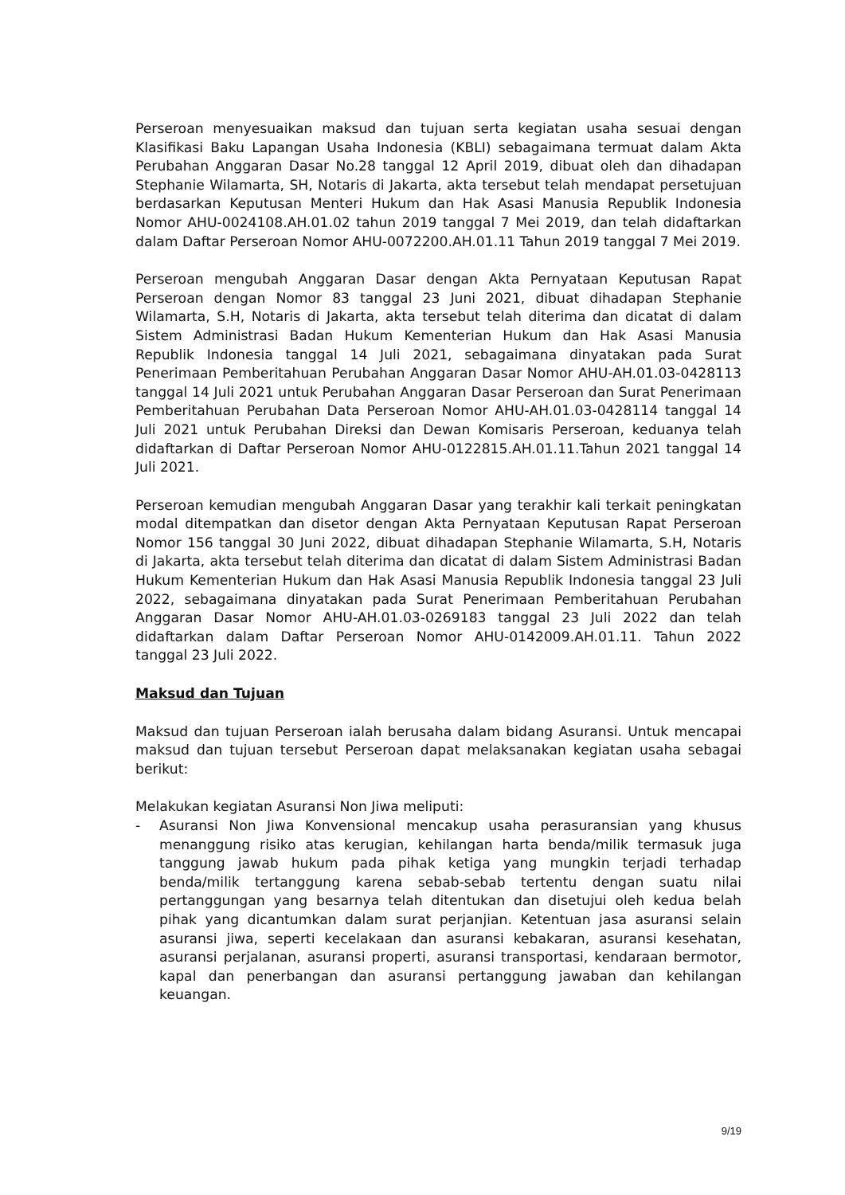Perseroan menyesuaikan maksud dan tujuan serta kegiatan usaha sesuai dengan Klasifikasi Baku Lapangan Usaha Indonesia (KBLI) sebagaimana termuat dalam Akta Perubahan Anggaran Dasar No.28 tanggal 12 April 2019, dibuat oleh dan dihadapan Stephanie Wilamarta, SH, Notaris di Jakarta, akta tersebut telah mendapat persetujuan berdasarkan Keputusan Menteri Hukum dan Hak Asasi Manusia Republik Indonesia Nomor AHU-0024108.AH.01.02 tahun 2019 tanggal 7 Mei 2019, dan telah didaftarkan dalam Daftar Perseroan Nomor AHU-0072200.AH.01.11 Tahun 2019 tanggal 7 Mei 2019.
Perseroan mengubah Anggaran Dasar dengan Akta Pernyataan Keputusan Rapat Perseroan dengan Nomor 83 tanggal 23 Juni 2021, dibuat dihadapan Stephanie Wilamarta, S.H, Notaris di Jakarta, akta tersebut telah diterima dan dicatat di dalam Sistem Administrasi Badan Hukum Kementerian Hukum dan Hak Asasi Manusia Republik Indonesia tanggal 14 Juli 2021, sebagaimana dinyatakan pada Surat Penerimaan Pemberitahuan Perubahan Anggaran Dasar Nomor AHU-AH.01.03-0428113 tanggal 14 Juli 2021 untuk Perubahan Anggaran Dasar Perseroan dan Surat Penerimaan Pemberitahuan Perubahan Data Perseroan Nomor AHU-AH.01.03-0428114 tanggal 14 Juli 2021 untuk Perubahan Direksi dan Dewan Komisaris Perseroan, keduanya telah didaftarkan di Daftar Perseroan Nomor AHU-0122815.AH.01.11.Tahun 2021 tanggal 14 Juli 2021.
Perseroan kemudian mengubah Anggaran Dasar yang terakhir kali terkait peningkatan modal ditempatkan dan disetor dengan Akta Pernyataan Keputusan Rapat Perseroan Nomor 156 tanggal 30 Juni 2022, dibuat dihadapan Stephanie Wilamarta, S.H, Notaris di Jakarta, akta tersebut telah diterima dan dicatat di dalam Sistem Administrasi Badan Hukum Kementerian Hukum dan Hak Asasi Manusia Republik Indonesia tanggal 23 Juli 2022, sebagaimana dinyatakan pada Surat Penerimaan Pemberitahuan Perubahan Anggaran Dasar Nomor AHU-AH.01.03-0269183 tanggal 23 Juli 2022 dan telah didaftarkan dalam Daftar Perseroan Nomor AHU-0142009.AH.01.11. Tahun 2022 tanggal 23 Juli 2022.
Maksud dan Tujuan
Maksud dan tujuan Perseroan ialah berusaha dalam bidang Asuransi. Untuk mencapai maksud dan tujuan tersebut Perseroan dapat melaksanakan kegiatan usaha sebagai berikut:
Melakukan kegiatan Asuransi Non Jiwa meliputi:
- Asuransi Non Jiwa Konvensional mencakup usaha perasuransian yang khusus menanggung risiko atas kerugian, kehilangan harta benda/milik termasuk juga tanggung jawab hukum pada pihak ketiga yang mungkin terjadi terhadap benda/milik tertanggung karena sebab-sebab tertentu dengan suatu nilai pertanggungan yang besarnya telah ditentukan dan disetujui oleh kedua belah pihak yang dicantumkan dalam surat perjanjian. Ketentuan jasa asuransi selain asuransi jiwa, seperti kecelakaan dan asuransi kebakaran, asuransi kesehatan, asuransi perjalanan, asuransi properti, asuransi transportasi, kendaraan bermotor, kapal dan penerbangan dan asuransi pertanggung jawaban dan kehilangan keuangan.
9/19